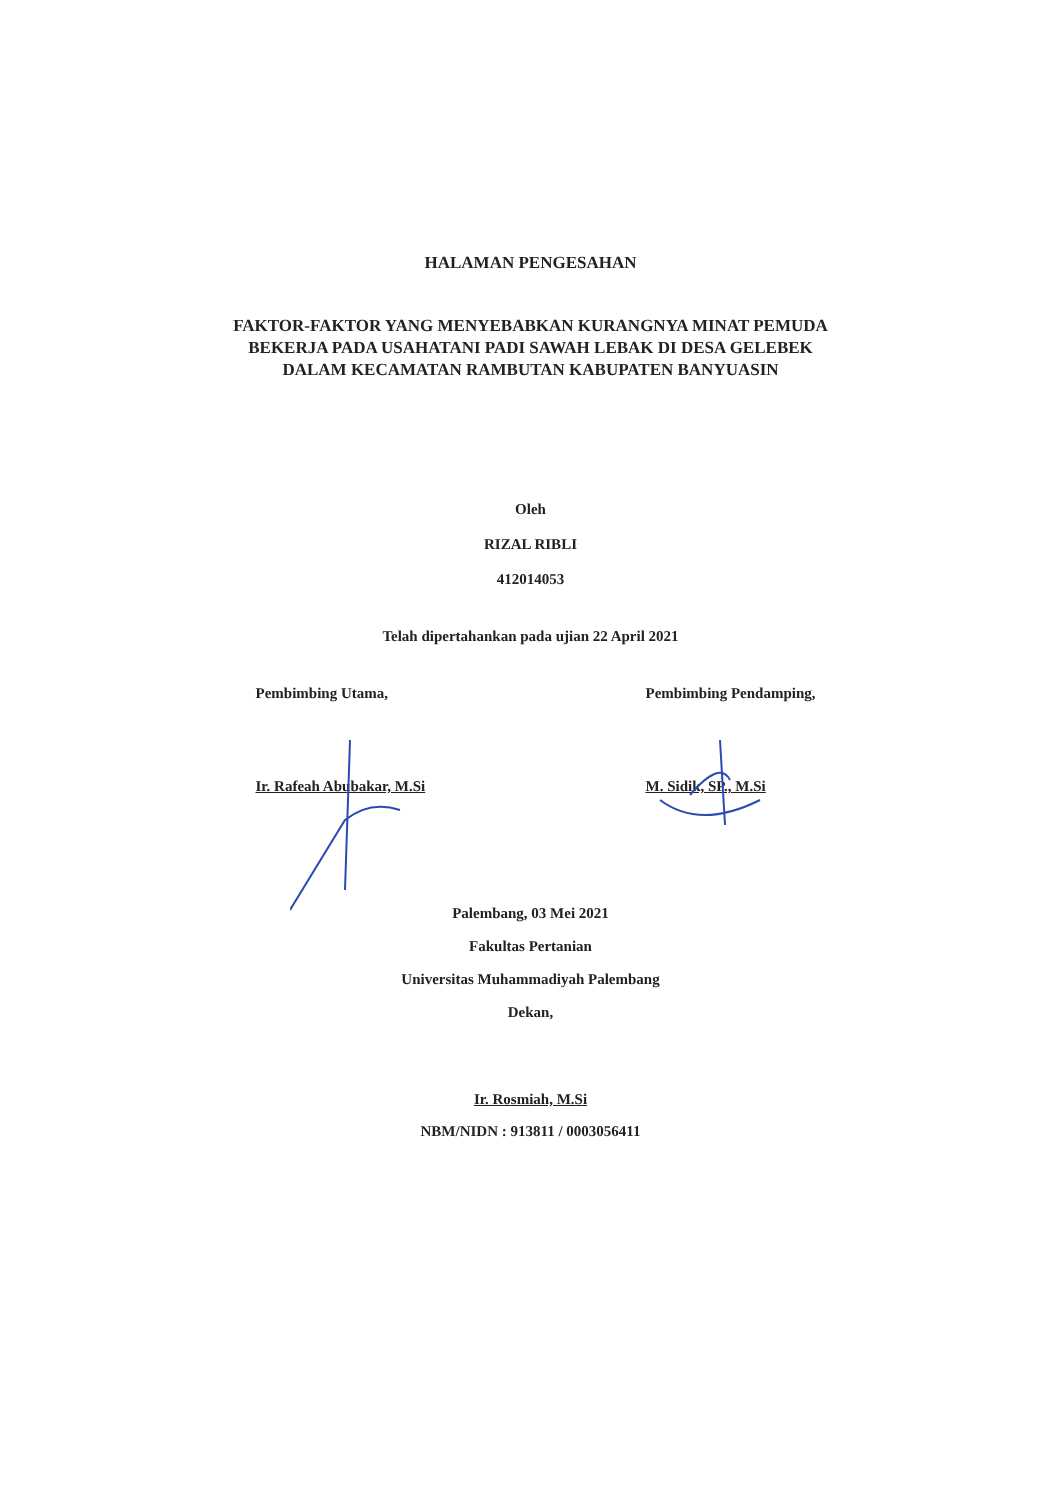HALAMAN PENGESAHAN
FAKTOR-FAKTOR YANG MENYEBABKAN KURANGNYA MINAT PEMUDA BEKERJA PADA USAHATANI PADI SAWAH LEBAK DI DESA GELEBEK DALAM KECAMATAN RAMBUTAN KABUPATEN BANYUASIN
Oleh
RIZAL RIBLI
412014053
Telah dipertahankan pada ujian 22 April 2021
Pembimbing Utama,
Ir. Rafeah Abubakar, M.Si
Pembimbing Pendamping,
M. Sidik, SP., M.Si
Palembang, 03 Mei 2021
Fakultas Pertanian
Universitas Muhammadiyah Palembang
Dekan,
Ir. Rosmiah, M.Si
NBM/NIDN : 913811 / 0003056411